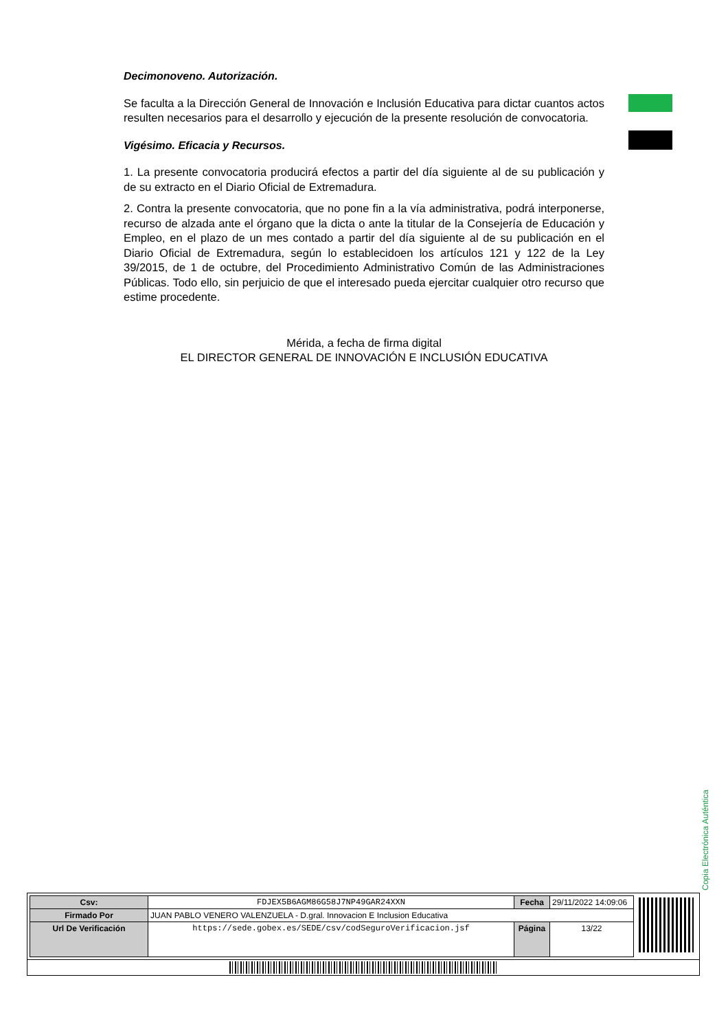Decimonoveno. Autorización.
Se faculta a la Dirección General de Innovación e Inclusión Educativa para dictar cuantos actos resulten necesarios para el desarrollo y ejecución de la presente resolución de convocatoria.
Vigésimo. Eficacia y Recursos.
1. La presente convocatoria producirá efectos a partir del día siguiente al de su publicación y de su extracto en el Diario Oficial de Extremadura.
2. Contra la presente convocatoria, que no pone fin a la vía administrativa, podrá interponerse, recurso de alzada ante el órgano que la dicta o ante la titular de la Consejería de Educación y Empleo, en el plazo de un mes contado a partir del día siguiente al de su publicación en el Diario Oficial de Extremadura, según lo establecidoen los artículos 121 y 122 de la Ley 39/2015, de 1 de octubre, del Procedimiento Administrativo Común de las Administraciones Públicas. Todo ello, sin perjuicio de que el interesado pueda ejercitar cualquier otro recurso que estime procedente.
Mérida, a fecha de firma digital
EL DIRECTOR GENERAL DE INNOVACIÓN E INCLUSIÓN EDUCATIVA
Copia Electrónica Auténtica
| Csv: | FDJEX5B6AGM86G58J7NP49GAR24XXN | Fecha | 29/11/2022 14:09:06 |
| Firmado Por | JUAN PABLO VENERO VALENZUELA - D.gral. Innovacion E Inclusion Educativa | | |
| Url De Verificación | https://sede.gobex.es/SEDE/csv/codSeguroVerificacion.jsf | Página | 13/22 |